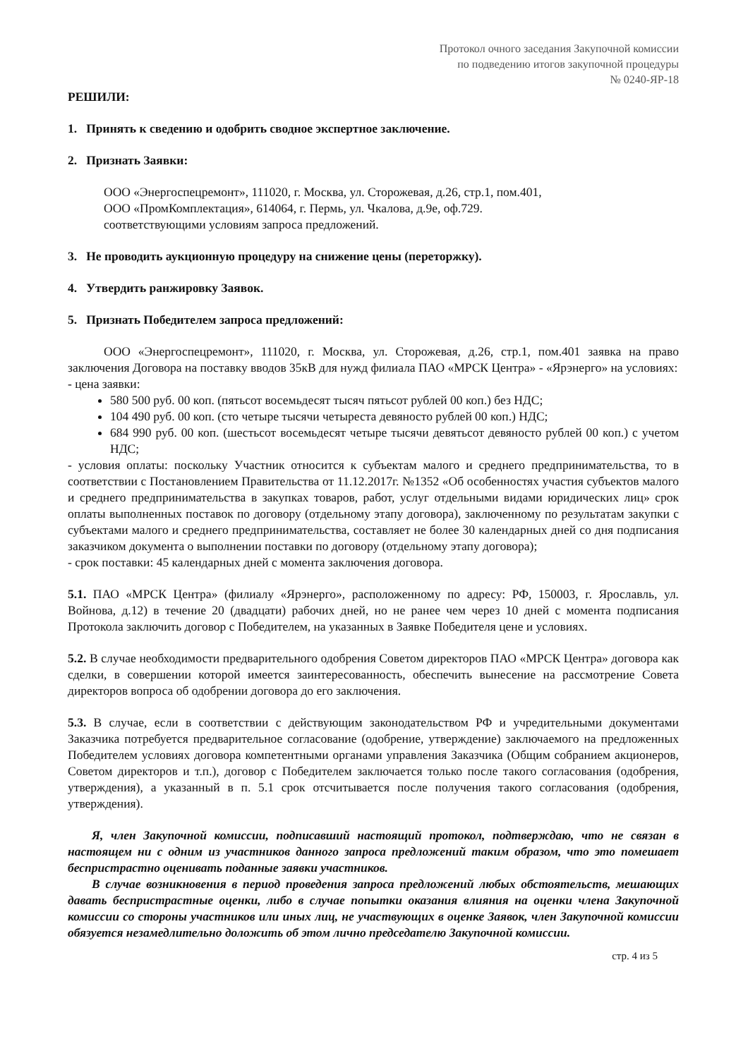Протокол очного заседания Закупочной комиссии
по подведению итогов закупочной процедуры
№ 0240-ЯР-18
РЕШИЛИ:
1. Принять к сведению и одобрить сводное экспертное заключение.
2. Признать Заявки:
ООО «Энергоспецремонт», 111020, г. Москва, ул. Сторожевая, д.26, стр.1, пом.401,
ООО «ПромКомплектация», 614064, г. Пермь, ул. Чкалова, д.9е, оф.729.
соответствующими условиям запроса предложений.
3. Не проводить аукционную процедуру на снижение цены (переторжку).
4. Утвердить ранжировку Заявок.
5. Признать Победителем запроса предложений:
ООО «Энергоспецремонт», 111020, г. Москва, ул. Сторожевая, д.26, стр.1, пом.401 заявка на право заключения Договора на поставку вводов 35кВ для нужд филиала ПАО «МРСК Центра» - «Ярэнерго» на условиях:
- цена заявки:
580 500 руб. 00 коп. (пятьсот восемьдесят тысяч пятьсот рублей 00 коп.) без НДС;
104 490 руб. 00 коп. (сто четыре тысячи четыреста девяносто рублей 00 коп.) НДС;
684 990 руб. 00 коп. (шестьсот восемьдесят четыре тысячи девятьсот девяносто рублей 00 коп.) с учетом НДС;
- условия оплаты: поскольку Участник относится к субъектам малого и среднего предпринимательства, то в соответствии с Постановлением Правительства от 11.12.2017г. №1352 «Об особенностях участия субъектов малого и среднего предпринимательства в закупках товаров, работ, услуг отдельными видами юридических лиц» срок оплаты выполненных поставок по договору (отдельному этапу договора), заключенному по результатам закупки с субъектами малого и среднего предпринимательства, составляет не более 30 календарных дней со дня подписания заказчиком документа о выполнении поставки по договору (отдельному этапу договора);
- срок поставки: 45 календарных дней с момента заключения договора.
5.1. ПАО «МРСК Центра» (филиалу «Ярэнерго», расположенному по адресу: РФ, 150003, г. Ярославль, ул. Войнова, д.12) в течение 20 (двадцати) рабочих дней, но не ранее чем через 10 дней с момента подписания Протокола заключить договор с Победителем, на указанных в Заявке Победителя цене и условиях.
5.2. В случае необходимости предварительного одобрения Советом директоров ПАО «МРСК Центра» договора как сделки, в совершении которой имеется заинтересованность, обеспечить вынесение на рассмотрение Совета директоров вопроса об одобрении договора до его заключения.
5.3. В случае, если в соответствии с действующим законодательством РФ и учредительными документами Заказчика потребуется предварительное согласование (одобрение, утверждение) заключаемого на предложенных Победителем условиях договора компетентными органами управления Заказчика (Общим собранием акционеров, Советом директоров и т.п.), договор с Победителем заключается только после такого согласования (одобрения, утверждения), а указанный в п. 5.1 срок отсчитывается после получения такого согласования (одобрения, утверждения).
Я, член Закупочной комиссии, подписавший настоящий протокол, подтверждаю, что не связан в настоящем ни с одним из участников данного запроса предложений таким образом, что это помешает беспристрастно оценивать поданные заявки участников.
В случае возникновения в период проведения запроса предложений любых обстоятельств, мешающих давать беспристрастные оценки, либо в случае попытки оказания влияния на оценки члена Закупочной комиссии со стороны участников или иных лиц, не участвующих в оценке Заявок, член Закупочной комиссии обязуется незамедлительно доложить об этом лично председателю Закупочной комиссии.
стр. 4 из 5